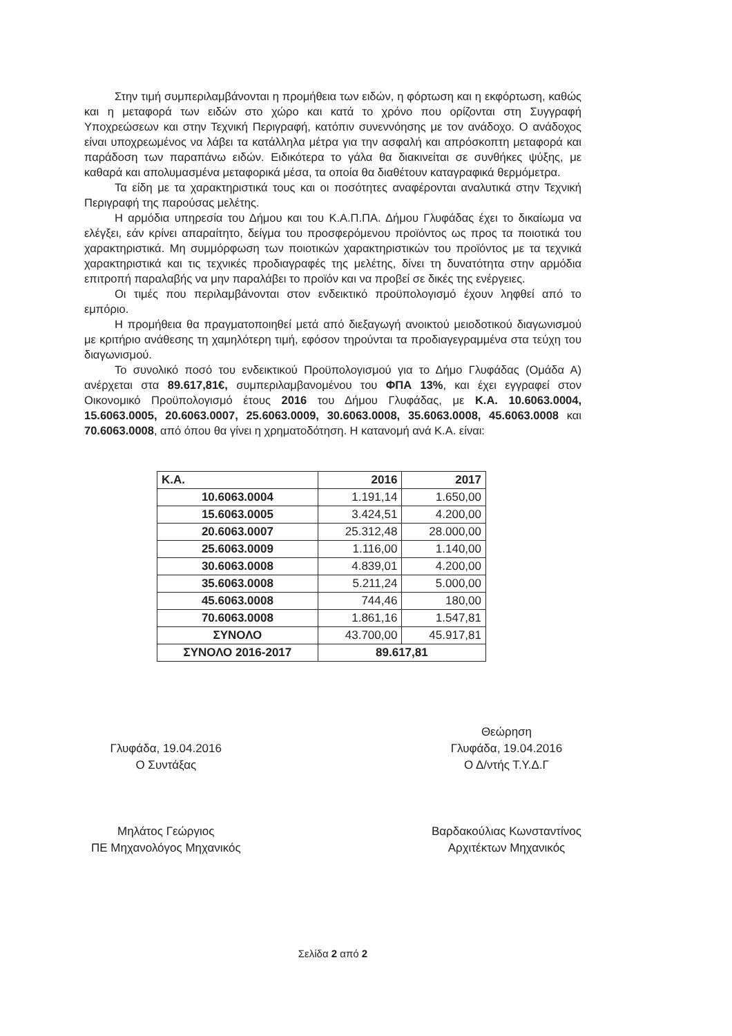Στην τιμή συμπεριλαμβάνονται η προμήθεια των ειδών, η φόρτωση και η εκφόρτωση, καθώς και η μεταφορά των ειδών στο χώρο και κατά το χρόνο που ορίζονται στη Συγγραφή Υποχρεώσεων και στην Τεχνική Περιγραφή, κατόπιν συνεννόησης με τον ανάδοχο. Ο ανάδοχος είναι υποχρεωμένος να λάβει τα κατάλληλα μέτρα για την ασφαλή και απρόσκοπτη μεταφορά και παράδοση των παραπάνω ειδών. Ειδικότερα το γάλα θα διακινείται σε συνθήκες ψύξης, με καθαρά και απολυμασμένα μεταφορικά μέσα, τα οποία θα διαθέτουν καταγραφικά θερμόμετρα.
Τα είδη με τα χαρακτηριστικά τους και οι ποσότητες αναφέρονται αναλυτικά στην Τεχνική Περιγραφή της παρούσας μελέτης.
Η αρμόδια υπηρεσία του Δήμου και του Κ.Α.Π.ΠΑ. Δήμου Γλυφάδας έχει το δικαίωμα να ελέγξει, εάν κρίνει απαραίτητο, δείγμα του προσφερόμενου προϊόντος ως προς τα ποιοτικά του χαρακτηριστικά. Μη συμμόρφωση των ποιοτικών χαρακτηριστικών του προϊόντος με τα τεχνικά χαρακτηριστικά και τις τεχνικές προδιαγραφές της μελέτης, δίνει τη δυνατότητα στην αρμόδια επιτροπή παραλαβής να μην παραλάβει το προϊόν και να προβεί σε δικές της ενέργειες.
Οι τιμές που περιλαμβάνονται στον ενδεικτικό προϋπολογισμό έχουν ληφθεί από το εμπόριο.
Η προμήθεια θα πραγματοποιηθεί μετά από διεξαγωγή ανοικτού μειοδοτικού διαγωνισμού με κριτήριο ανάθεσης τη χαμηλότερη τιμή, εφόσον τηρούνται τα προδιαγεγραμμένα στα τεύχη του διαγωνισμού.
Το συνολικό ποσό του ενδεικτικού Προϋπολογισμού για το Δήμο Γλυφάδας (Ομάδα Α) ανέρχεται στα 89.617,81€, συμπεριλαμβανομένου του ΦΠΑ 13%, και έχει εγγραφεί στον Οικονομικό Προϋπολογισμό έτους 2016 του Δήμου Γλυφάδας, με Κ.Α. 10.6063.0004, 15.6063.0005, 20.6063.0007, 25.6063.0009, 30.6063.0008, 35.6063.0008, 45.6063.0008 και 70.6063.0008, από όπου θα γίνει η χρηματοδότηση. Η κατανομή ανά Κ.Α. είναι:
| Κ.Α. | 2016 | 2017 |
| --- | --- | --- |
| 10.6063.0004 | 1.191,14 | 1.650,00 |
| 15.6063.0005 | 3.424,51 | 4.200,00 |
| 20.6063.0007 | 25.312,48 | 28.000,00 |
| 25.6063.0009 | 1.116,00 | 1.140,00 |
| 30.6063.0008 | 4.839,01 | 4.200,00 |
| 35.6063.0008 | 5.211,24 | 5.000,00 |
| 45.6063.0008 | 744,46 | 180,00 |
| 70.6063.0008 | 1.861,16 | 1.547,81 |
| ΣΥΝΟΛΟ | 43.700,00 | 45.917,81 |
| ΣΥΝΟΛΟ 2016-2017 | 89.617,81 | |
Γλυφάδα, 19.04.2016
Ο Συντάξας
Μηλάτος Γεώργιος
ΠΕ Μηχανολόγος Μηχανικός
Θεώρηση
Γλυφάδα, 19.04.2016
Ο Δ/ντής Τ.Υ.Δ.Γ
Βαρδακούλιας Κωνσταντίνος
Αρχιτέκτων Μηχανικός
Σελίδα 2 από 2